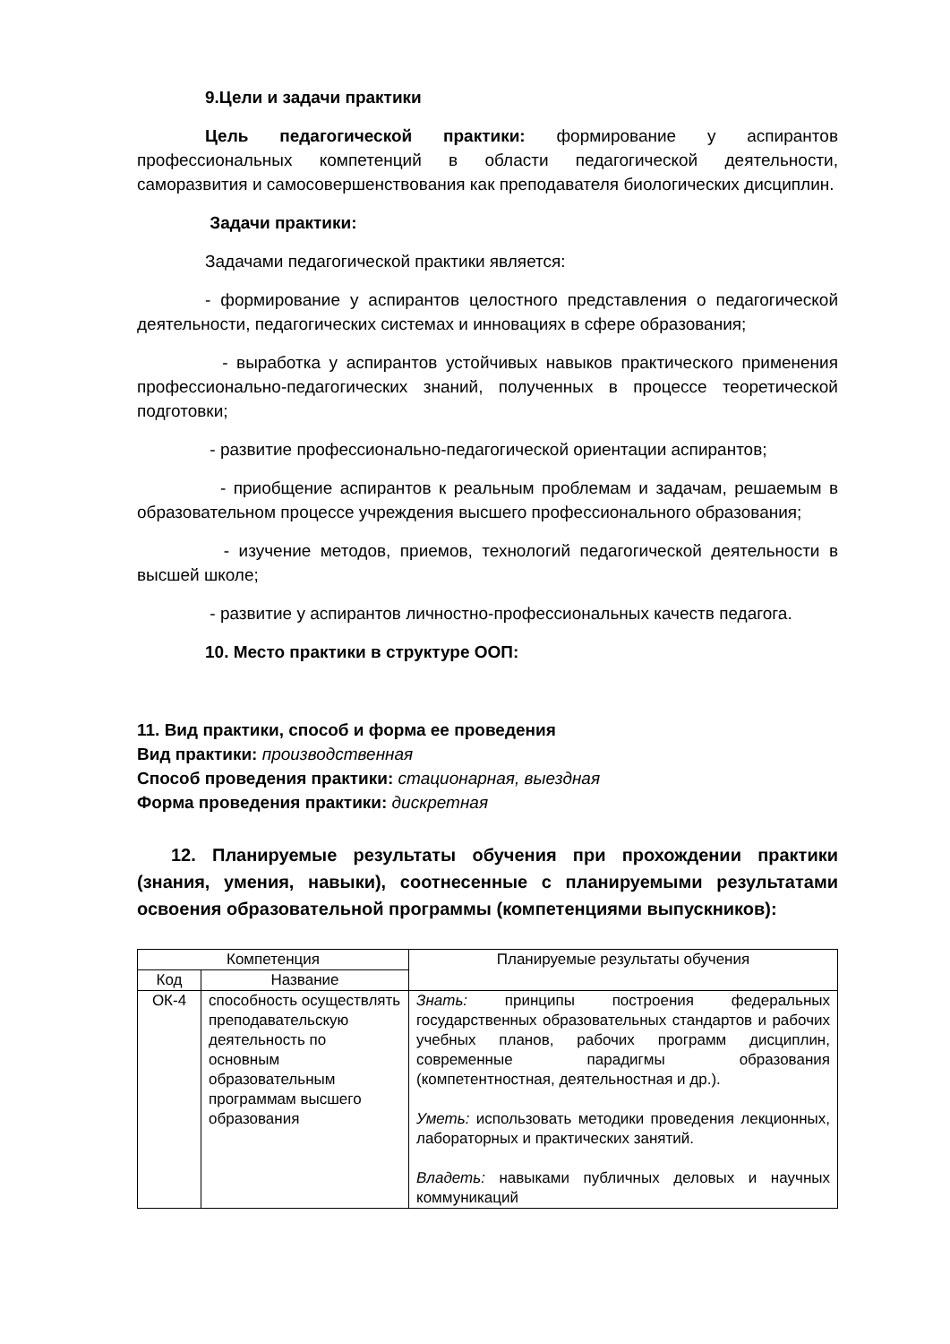9.Цели и задачи практики
Цель педагогической практики: формирование у аспирантов профессиональных компетенций в области педагогической деятельности, саморазвития и самосовершенствования как преподавателя биологических дисциплин.
Задачи практики:
Задачами педагогической практики является:
- формирование у аспирантов целостного представления о педагогической деятельности, педагогических системах и инновациях в сфере образования;
- выработка у аспирантов устойчивых навыков практического применения профессионально-педагогических знаний, полученных в процессе теоретической подготовки;
- развитие профессионально-педагогической ориентации аспирантов;
- приобщение аспирантов к реальным проблемам и задачам, решаемым в образовательном процессе учреждения высшего профессионального образования;
- изучение методов, приемов, технологий педагогической деятельности в высшей школе;
- развитие у аспирантов личностно-профессиональных качеств педагога.
10. Место практики в структуре ООП:
11. Вид практики, способ и форма ее проведения
Вид практики: производственная
Способ проведения практики: стационарная, выездная
Форма проведения практики: дискретная
12. Планируемые результаты обучения при прохождении практики (знания, умения, навыки), соотнесенные с планируемыми результатами освоения образовательной программы (компетенциями выпускников):
| Компетенция | | Планируемые результаты обучения |
| --- | --- | --- |
| Код | Название | |
| ОК-4 | способность осуществлять преподавательскую деятельность по основным образовательным программам высшего образования | Знать: принципы построения федеральных государственных образовательных стандартов и рабочих учебных планов, рабочих программ дисциплин, современные парадигмы образования (компетентностная, деятельностная и др.). Уметь: использовать методики проведения лекционных, лабораторных и практических занятий. Владеть: навыками публичных деловых и научных коммуникаций |